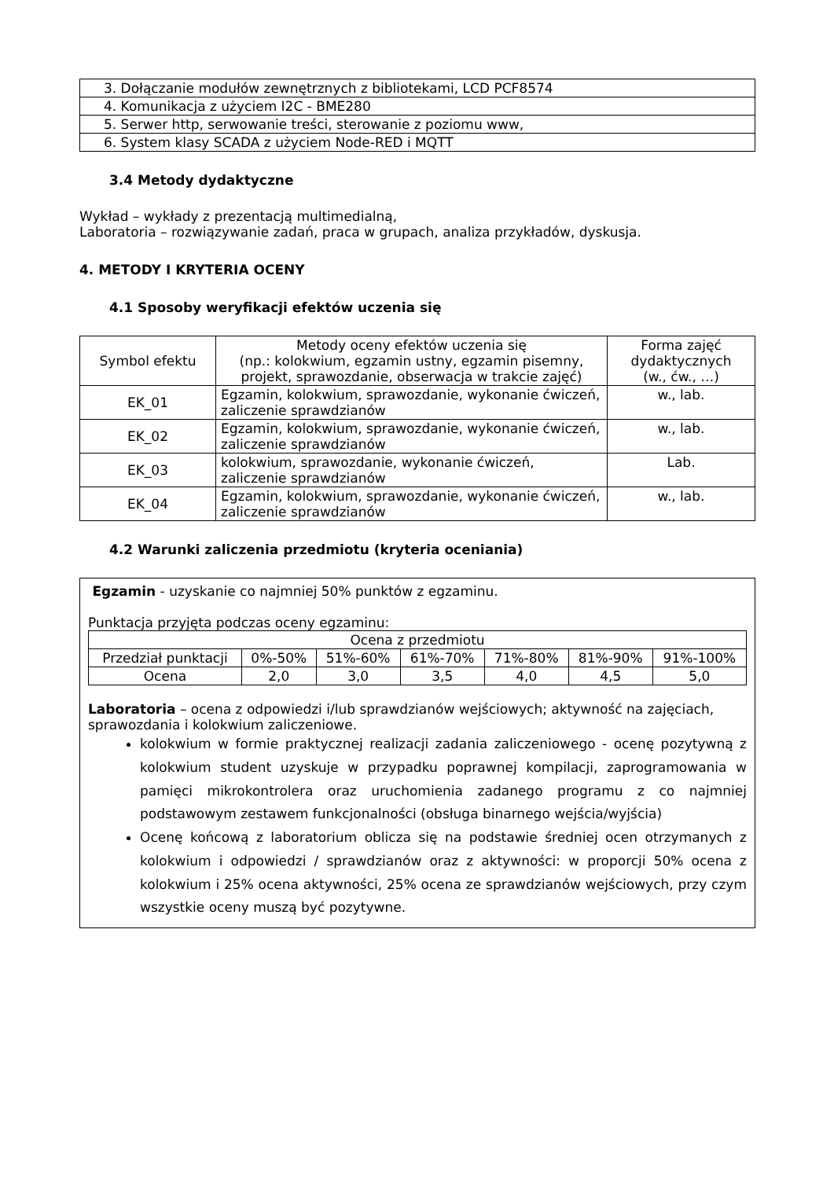| 3. Dołączanie modułów zewnętrznych z bibliotekami, LCD PCF8574 |
| 4. Komunikacja z użyciem I2C - BME280 |
| 5. Serwer http, serwowanie treści, sterowanie z poziomu www, |
| 6. System klasy SCADA z użyciem Node-RED i MQTT |
3.4 Metody dydaktyczne
Wykład – wykłady z prezentacją multimedialną,
Laboratoria – rozwiązywanie zadań, praca w grupach, analiza przykładów, dyskusja.
4. METODY I KRYTERIA OCENY
4.1 Sposoby weryfikacji efektów uczenia się
| Symbol efektu | Metody oceny efektów uczenia się (np.: kolokwium, egzamin ustny, egzamin pisemny, projekt, sprawozdanie, obserwacja w trakcie zajęć) | Forma zajęć dydaktycznych (w., ćw., …) |
| --- | --- | --- |
| EK_01 | Egzamin, kolokwium, sprawozdanie, wykonanie ćwiczeń, zaliczenie sprawdzianów | w., lab. |
| EK_02 | Egzamin, kolokwium, sprawozdanie, wykonanie ćwiczeń, zaliczenie sprawdzianów | w., lab. |
| EK_03 | kolokwium, sprawozdanie, wykonanie ćwiczeń, zaliczenie sprawdzianów | Lab. |
| EK_04 | Egzamin, kolokwium, sprawozdanie, wykonanie ćwiczeń, zaliczenie sprawdzianów | w., lab. |
4.2 Warunki zaliczenia przedmiotu (kryteria oceniania)
Egzamin - uzyskanie co najmniej 50% punktów z egzaminu.
Punktacja przyjęta podczas oceny egzaminu:
| Ocena z przedmiotu | | | | | | |
| Przedział punktacji | 0%-50% | 51%-60% | 61%-70% | 71%-80% | 81%-90% | 91%-100% |
| Ocena | 2,0 | 3,0 | 3,5 | 4,0 | 4,5 | 5,0 |
Laboratoria – ocena z odpowiedzi i/lub sprawdzianów wejściowych; aktywność na zajęciach, sprawozdania i kolokwium zaliczeniowe.
kolokwium w formie praktycznej realizacji zadania zaliczeniowego - ocenę pozytywną z kolokwium student uzyskuje w przypadku poprawnej kompilacji, zaprogramowania w pamięci mikrokontrolera oraz uruchomienia zadanego programu z co najmniej podstawowym zestawem funkcjonalności (obsługa binarnego wejścia/wyjścia)
Ocenę końcową z laboratorium oblicza się na podstawie średniej ocen otrzymanych z kolokwium i odpowiedzi / sprawdzianów oraz z aktywności: w proporcji 50% ocena z kolokwium i 25% ocena aktywności, 25% ocena ze sprawdzianów wejściowych, przy czym wszystkie oceny muszą być pozytywne.